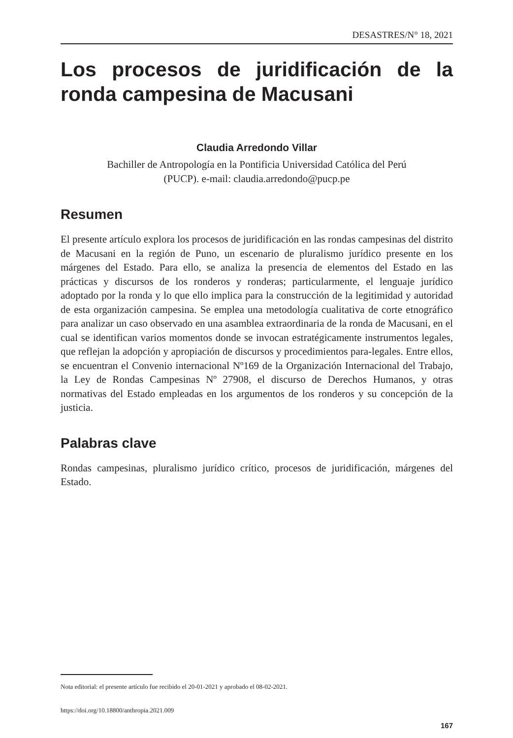DESASTRES/N° 18, 2021
Los procesos de juridificación de la ronda campesina de Macusani
Claudia Arredondo Villar
Bachiller de Antropología en la Pontificia Universidad Católica del Perú
(PUCP). e-mail: claudia.arredondo@pucp.pe
Resumen
El presente artículo explora los procesos de juridificación en las rondas campesinas del distrito de Macusani en la región de Puno, un escenario de pluralismo jurídico presente en los márgenes del Estado. Para ello, se analiza la presencia de elementos del Estado en las prácticas y discursos de los ronderos y ronderas; particularmente, el lenguaje jurídico adoptado por la ronda y lo que ello implica para la construcción de la legitimidad y autoridad de esta organización campesina. Se emplea una metodología cualitativa de corte etnográfico para analizar un caso observado en una asamblea extraordinaria de la ronda de Macusani, en el cual se identifican varios momentos donde se invocan estratégicamente instrumentos legales, que reflejan la adopción y apropiación de discursos y procedimientos para-legales. Entre ellos, se encuentran el Convenio internacional Nº169 de la Organización Internacional del Trabajo, la Ley de Rondas Campesinas Nº 27908, el discurso de Derechos Humanos, y otras normativas del Estado empleadas en los argumentos de los ronderos y su concepción de la justicia.
Palabras clave
Rondas campesinas, pluralismo jurídico crítico, procesos de juridificación, márgenes del Estado.
Nota editorial: el presente artículo fue recibido el 20-01-2021 y aprobado el 08-02-2021.
https://doi.org/10.18800/anthropia.2021.009
167